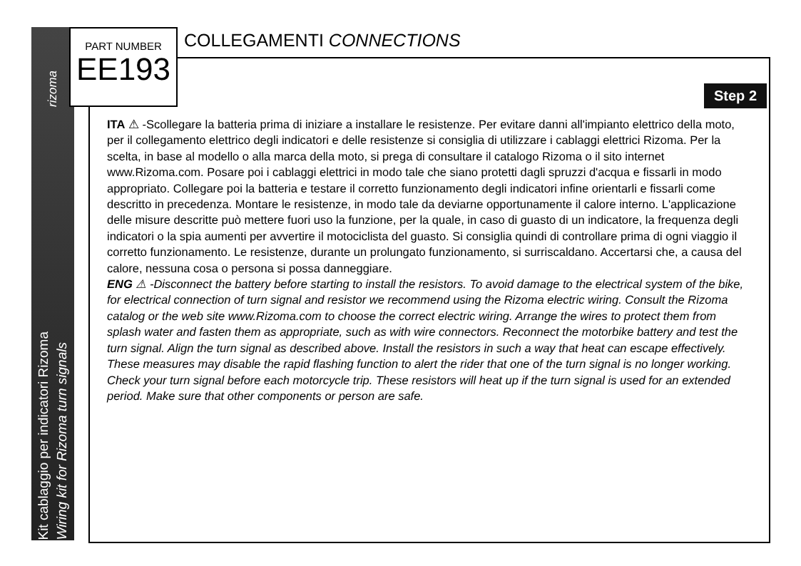rizoma
Kit cablaggio per indicatori Rizoma
Wiring kit for Rizoma turn signals
PART NUMBER
EE193
COLLEGAMENTI CONNECTIONS
Step 2
ITA ⚠ -Scollegare la batteria prima di iniziare a installare le resistenze. Per evitare danni all'impianto elettrico della moto, per il collegamento elettrico degli indicatori e delle resistenze si consiglia di utilizzare i cablaggi elettrici Rizoma. Per la scelta, in base al modello o alla marca della moto, si prega di consultare il catalogo Rizoma o il sito internet www.Rizoma.com. Posare poi i cablaggi elettrici in modo tale che siano protetti dagli spruzzi d'acqua e fissarli in modo appropriato. Collegare poi la batteria e testare il corretto funzionamento degli indicatori infine orientarli e fissarli come descritto in precedenza. Montare le resistenze, in modo tale da deviarne opportunamente il calore interno. L'applicazione delle misure descritte può mettere fuori uso la funzione, per la quale, in caso di guasto di un indicatore, la frequenza degli indicatori o la spia aumenti per avvertire il motociclista del guasto. Si consiglia quindi di controllare prima di ogni viaggio il corretto funzionamento. Le resistenze, durante un prolungato funzionamento, si surriscaldano. Accertarsi che, a causa del calore, nessuna cosa o persona si possa danneggiare.
ENG ⚠ -Disconnect the battery before starting to install the resistors. To avoid damage to the electrical system of the bike, for electrical connection of turn signal and resistor we recommend using the Rizoma electric wiring. Consult the Rizoma catalog or the web site www.Rizoma.com to choose the correct electric wiring. Arrange the wires to protect them from splash water and fasten them as appropriate, such as with wire connectors. Reconnect the motorbike battery and test the turn signal. Align the turn signal as described above. Install the resistors in such a way that heat can escape effectively. These measures may disable the rapid flashing function to alert the rider that one of the turn signal is no longer working. Check your turn signal before each motorcycle trip. These resistors will heat up if the turn signal is used for an extended period. Make sure that other components or person are safe.